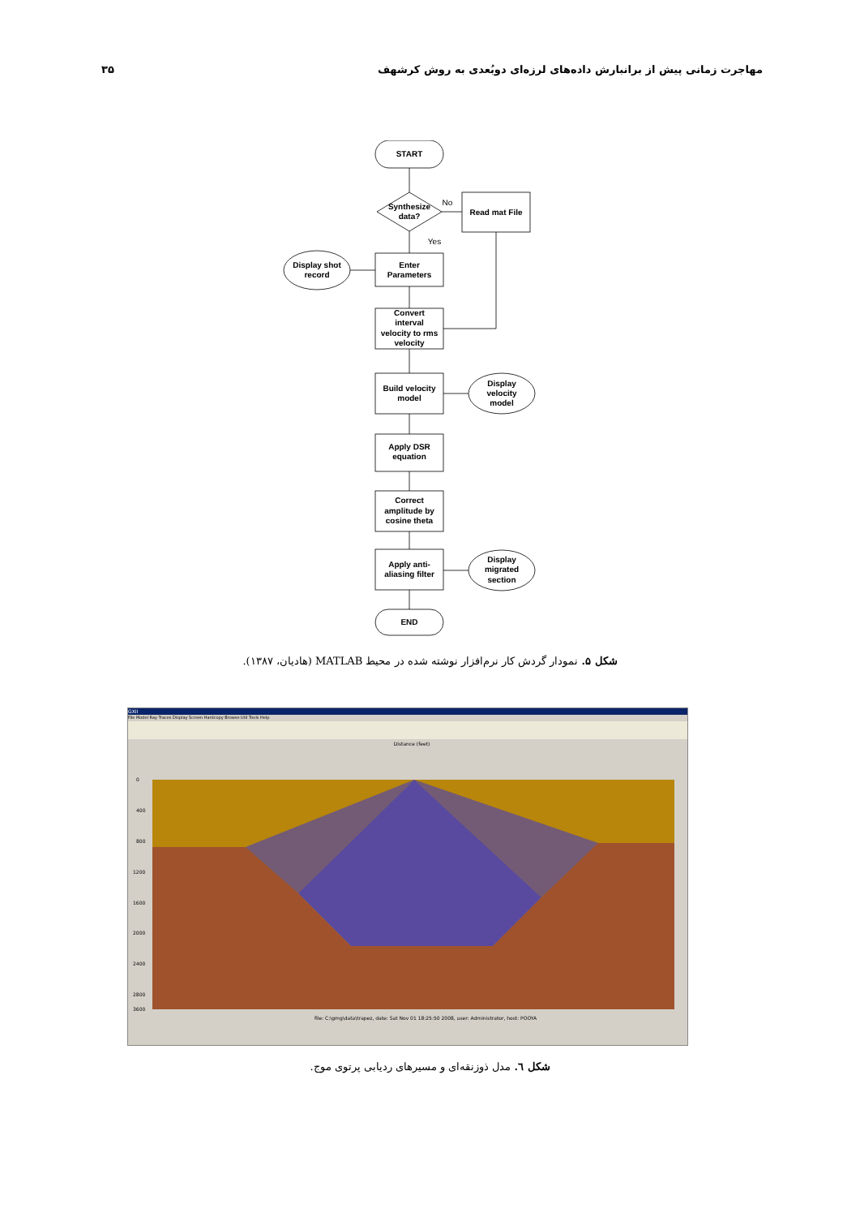مهاجرت زمانی پیش از برانبارش داده‌های لرزه‌ای دوبُعدی به روش کرشهف ۳۵
START
Synthesize
data?
No
Read mat File
Yes
Enter
Parameters
Display shot
record
Convert
interval
velocity to rms
velocity
Build velocity
model
Display
velocity
model
Apply DSR
equation
Correct
amplitude by
cosine theta
Apply anti-
aliasing filter
Display
migrated
section
END
شکل ۵. نمودار گردش کار نرم‌افزار نوشته شده در محیط MATLAB (هادیان، ۱۳۸۷).
GXII
File Model Ray Traces Display Screen Hardcopy Browse Util Tools Help
Distance (feet)
0
400
800
1200
1600
2000
2400
2800
3600
file: C:\gmg\data\trapez, date: Sat Nov 01 18:25:50 2008, user: Administrator, host: POOYA
شکل ٦. مدل ذوزنقه‌ای و مسیرهای ردیابی پرتوی موج.